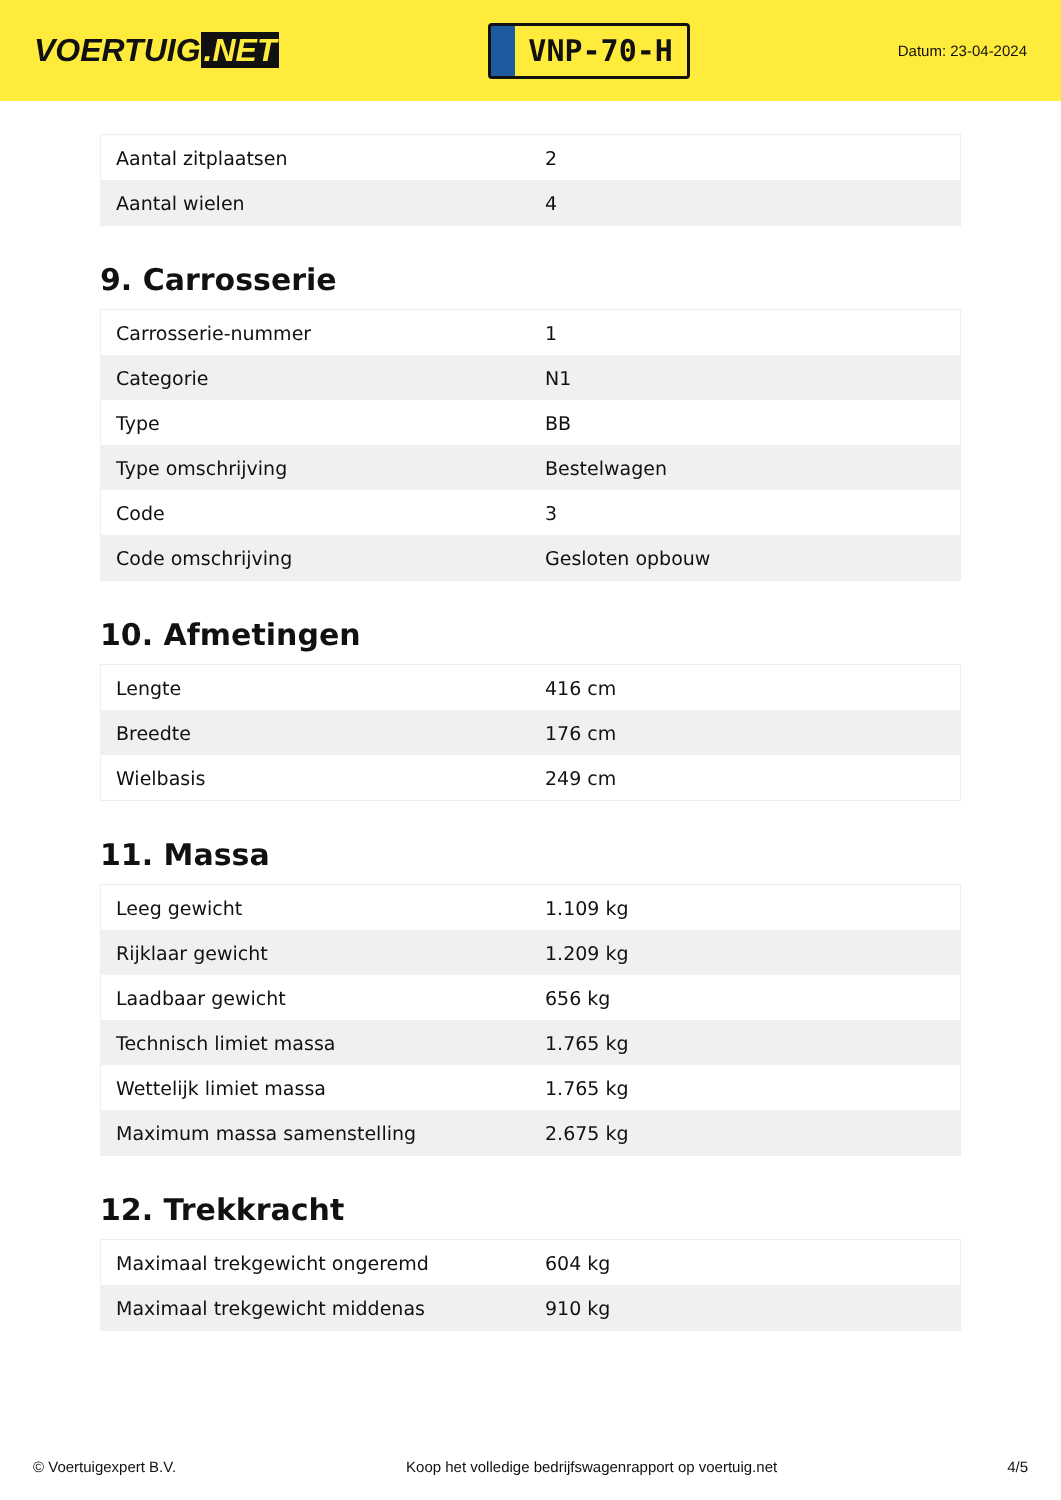VOERTUIG.NET
VNP-70-H
Datum: 23-04-2024
| Aantal zitplaatsen | 2 |
| Aantal wielen | 4 |
9. Carrosserie
| Carrosserie-nummer | 1 |
| Categorie | N1 |
| Type | BB |
| Type omschrijving | Bestelwagen |
| Code | 3 |
| Code omschrijving | Gesloten opbouw |
10. Afmetingen
| Lengte | 416 cm |
| Breedte | 176 cm |
| Wielbasis | 249 cm |
11. Massa
| Leeg gewicht | 1.109 kg |
| Rijklaar gewicht | 1.209 kg |
| Laadbaar gewicht | 656 kg |
| Technisch limiet massa | 1.765 kg |
| Wettelijk limiet massa | 1.765 kg |
| Maximum massa samenstelling | 2.675 kg |
12. Trekkracht
| Maximaal trekgewicht ongeremd | 604 kg |
| Maximaal trekgewicht middenas | 910 kg |
© Voertuigexpert B.V. Koop het volledige bedrijfswagenrapport op voertuig.net 4/5